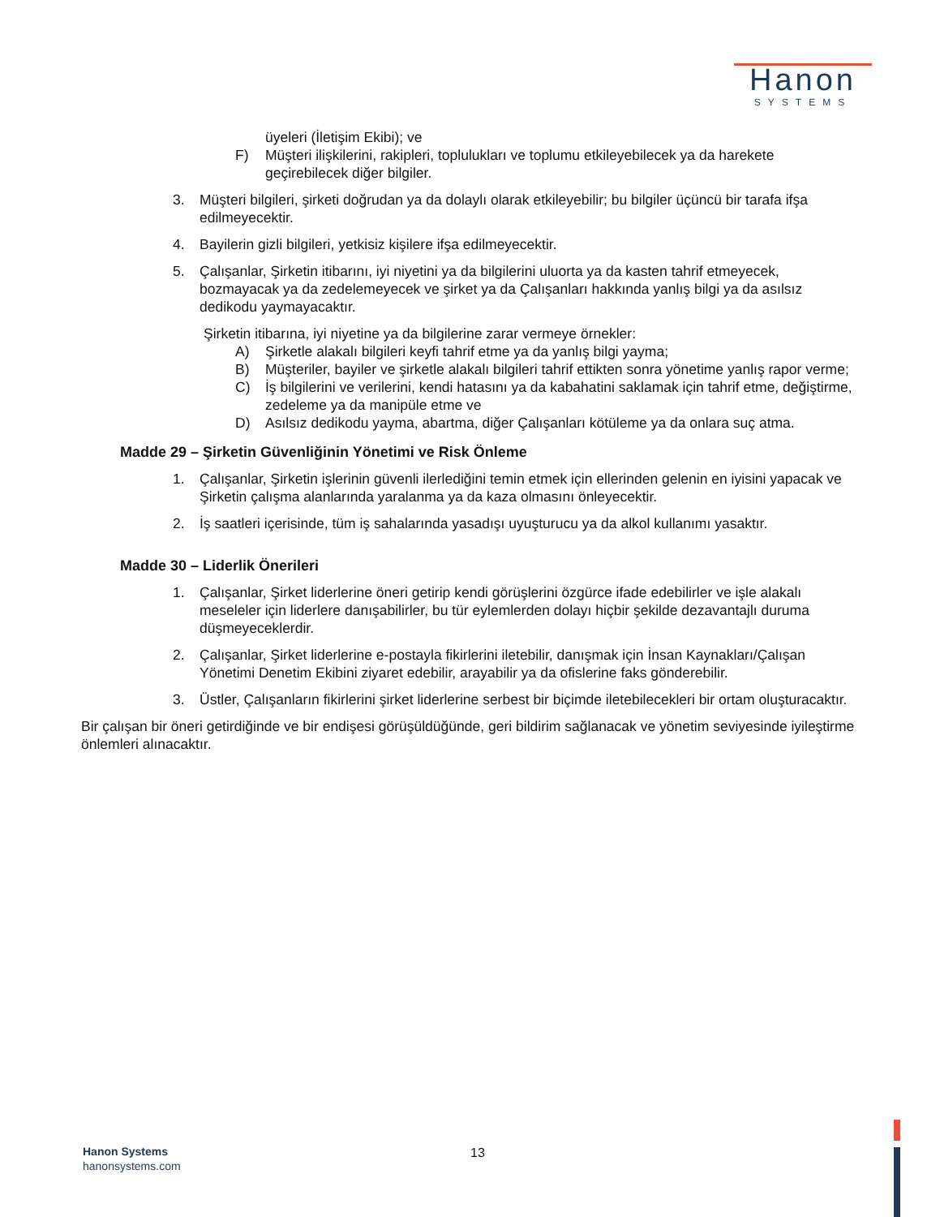Hanon
SYSTEMS
üyeleri (İletişim Ekibi); ve
F) Müşteri ilişkilerini, rakipleri, toplulukları ve toplumu etkileyebilecek ya da harekete geçirebilecek diğer bilgiler.
3. Müşteri bilgileri, şirketi doğrudan ya da dolaylı olarak etkileyebilir; bu bilgiler üçüncü bir tarafa ifşa edilmeyecektir.
4. Bayilerin gizli bilgileri, yetkisiz kişilere ifşa edilmeyecektir.
5. Çalışanlar, Şirketin itibarını, iyi niyetini ya da bilgilerini uluorta ya da kasten tahrif etmeyecek, bozmayacak ya da zedelemeyecek ve şirket ya da Çalışanları hakkında yanlış bilgi ya da asılsız dedikodu yaymayacaktır.
Şirketin itibarına, iyi niyetine ya da bilgilerine zarar vermeye örnekler:
A) Şirketle alakalı bilgileri keyfi tahrif etme ya da yanlış bilgi yayma;
B) Müşteriler, bayiler ve şirketle alakalı bilgileri tahrif ettikten sonra yönetime yanlış rapor verme;
C) İş bilgilerini ve verilerini, kendi hatasını ya da kabahatini saklamak için tahrif etme, değiştirme, zedeleme ya da manipüle etme ve
D) Asılsız dedikodu yayma, abartma, diğer Çalışanları kötüleme ya da onlara suç atma.
Madde 29 – Şirketin Güvenliğinin Yönetimi ve Risk Önleme
1. Çalışanlar, Şirketin işlerinin güvenli ilerlediğini temin etmek için ellerinden gelenin en iyisini yapacak ve Şirketin çalışma alanlarında yaralanma ya da kaza olmasını önleyecektir.
2. İş saatleri içerisinde, tüm iş sahalarında yasadışı uyuşturucu ya da alkol kullanımı yasaktır.
Madde 30 – Liderlik Önerileri
1. Çalışanlar, Şirket liderlerine öneri getirip kendi görüşlerini özgürce ifade edebilirler ve işle alakalı meseleler için liderlere danışabilirler, bu tür eylemlerden dolayı hiçbir şekilde dezavantajlı duruma düşmeyeceklerdir.
2. Çalışanlar, Şirket liderlerine e-postayla fikirlerini iletebilir, danışmak için İnsan Kaynakları/Çalışan Yönetimi Denetim Ekibini ziyaret edebilir, arayabilir ya da ofislerine faks gönderebilir.
3. Üstler, Çalışanların fikirlerini şirket liderlerine serbest bir biçimde iletebilecekleri bir ortam oluşturacaktır.
Bir çalışan bir öneri getirdiğinde ve bir endişesi görüşüldüğünde, geri bildirim sağlanacak ve yönetim seviyesinde iyileştirme önlemleri alınacaktır.
Hanon Systems
hanonsystems.com
13